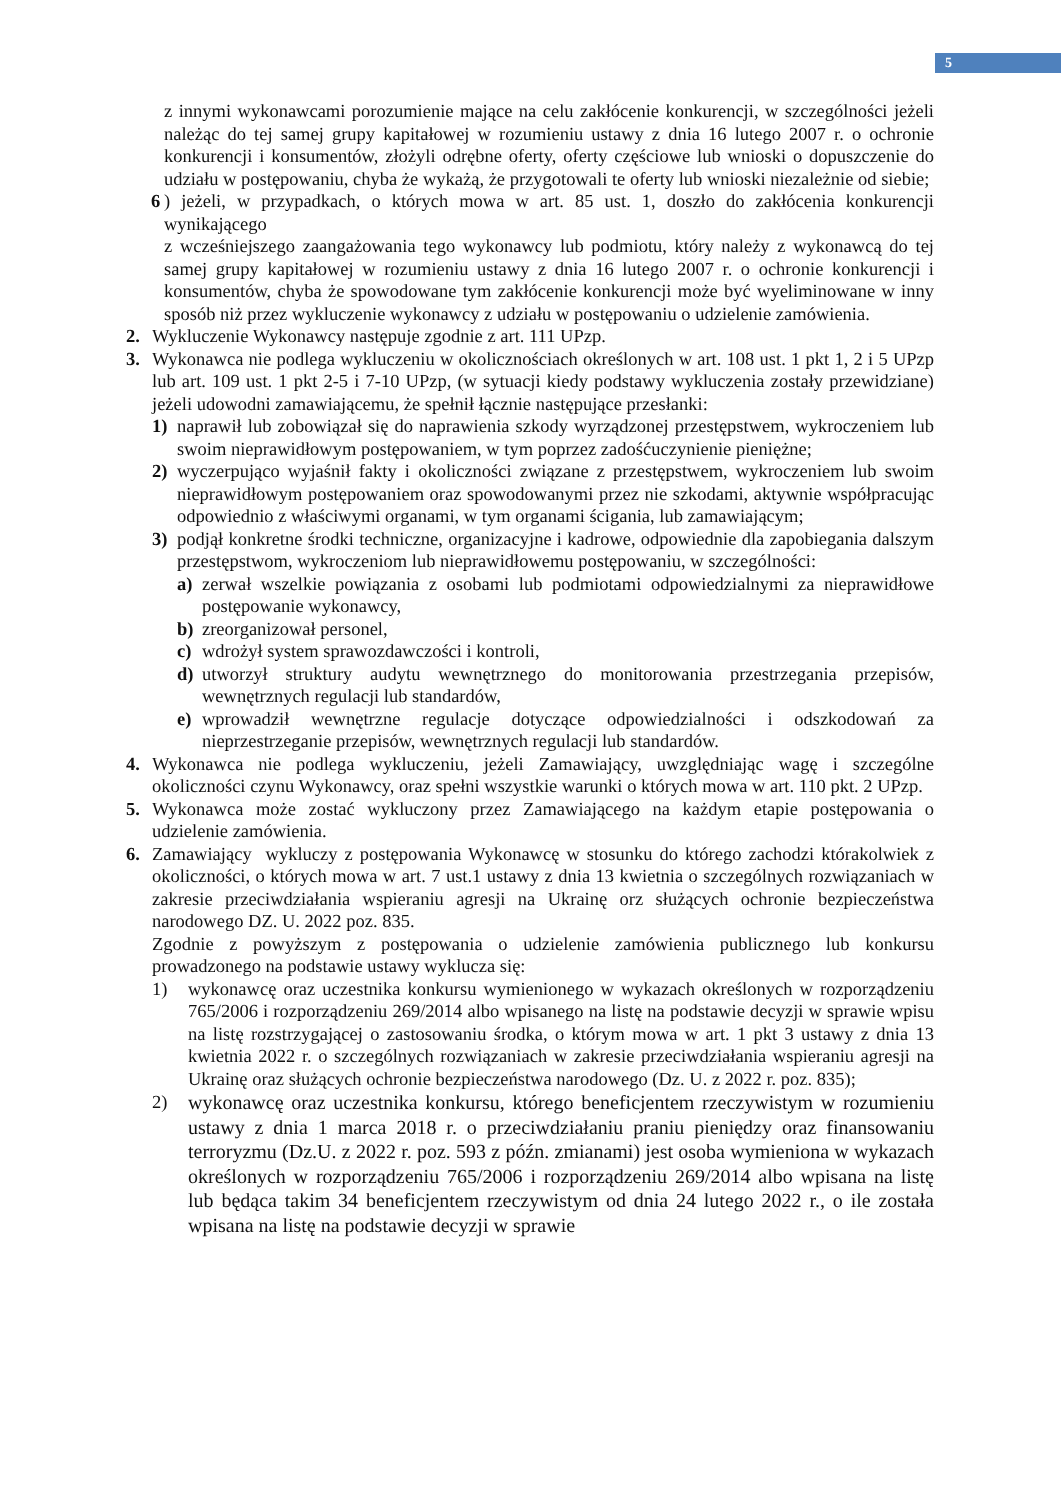5
z innymi wykonawcami porozumienie mające na celu zakłócenie konkurencji, w szczególności jeżeli należąc do tej samej grupy kapitałowej w rozumieniu ustawy z dnia 16 lutego 2007 r. o ochronie konkurencji i konsumentów, złożyli odrębne oferty, oferty częściowe lub wnioski o dopuszczenie do udziału w postępowaniu, chyba że wykażą, że przygotowali te oferty lub wnioski niezależnie od siebie;
6 ) jeżeli, w przypadkach, o których mowa w art. 85 ust. 1, doszło do zakłócenia konkurencji wynikającego
z wcześniejszego zaangażowania tego wykonawcy lub podmiotu, który należy z wykonawcą do tej samej grupy kapitałowej w rozumieniu ustawy z dnia 16 lutego 2007 r. o ochronie konkurencji i konsumentów, chyba że spowodowane tym zakłócenie konkurencji może być wyeliminowane w inny sposób niż przez wykluczenie wykonawcy z udziału w postępowaniu o udzielenie zamówienia.
2. Wykluczenie Wykonawcy następuje zgodnie z art. 111 UPzp.
3. Wykonawca nie podlega wykluczeniu w okolicznościach określonych w art. 108 ust. 1 pkt 1, 2 i 5 UPzp lub art. 109 ust. 1 pkt 2-5 i 7-10 UPzp, (w sytuacji kiedy podstawy wykluczenia zostały przewidziane) jeżeli udowodni zamawiającemu, że spełnił łącznie następujące przesłanki:
1) naprawił lub zobowiązał się do naprawienia szkody wyrządzonej przestępstwem, wykroczeniem lub swoim nieprawidłowym postępowaniem, w tym poprzez zadośćuczynienie pieniężne;
2) wyczerpująco wyjaśnił fakty i okoliczności związane z przestępstwem, wykroczeniem lub swoim nieprawidłowym postępowaniem oraz spowodowanymi przez nie szkodami, aktywnie współpracując odpowiednio z właściwymi organami, w tym organami ścigania, lub zamawiającym;
3) podjął konkretne środki techniczne, organizacyjne i kadrowe, odpowiednie dla zapobiegania dalszym przestępstwom, wykroczeniom lub nieprawidłowemu postępowaniu, w szczególności:
a) zerwał wszelkie powiązania z osobami lub podmiotami odpowiedzialnymi za nieprawidłowe postępowanie wykonawcy,
b) zreorganizował personel,
c) wdrożył system sprawozdawczości i kontroli,
d) utworzył struktury audytu wewnętrznego do monitorowania przestrzegania przepisów, wewnętrznych regulacji lub standardów,
e) wprowadził wewnętrzne regulacje dotyczące odpowiedzialności i odszkodowań za nieprzestrzeganie przepisów, wewnętrznych regulacji lub standardów.
4. Wykonawca nie podlega wykluczeniu, jeżeli Zamawiający, uwzględniając wagę i szczególne okoliczności czynu Wykonawcy, oraz spełni wszystkie warunki o których mowa w art. 110 pkt. 2 UPzp.
5. Wykonawca może zostać wykluczony przez Zamawiającego na każdym etapie postępowania o udzielenie zamówienia.
6. Zamawiający wykluczy z postępowania Wykonawcę w stosunku do którego zachodzi którakolwiek z okoliczności, o których mowa w art. 7 ust.1 ustawy z dnia 13 kwietnia o szczególnych rozwiązaniach w zakresie przeciwdziałania wspieraniu agresji na Ukrainę orz służących ochronie bezpieczeństwa narodowego DZ. U. 2022 poz. 835.
Zgodnie z powyższym z postępowania o udzielenie zamówienia publicznego lub konkursu prowadzonego na podstawie ustawy wyklucza się:
1) wykonawcę oraz uczestnika konkursu wymienionego w wykazach określonych w rozporządzeniu 765/2006 i rozporządzeniu 269/2014 albo wpisanego na listę na podstawie decyzji w sprawie wpisu na listę rozstrzygającej o zastosowaniu środka, o którym mowa w art. 1 pkt 3 ustawy z dnia 13 kwietnia 2022 r. o szczególnych rozwiązaniach w zakresie przeciwdziałania wspieraniu agresji na Ukrainę oraz służących ochronie bezpieczeństwa narodowego (Dz. U. z 2022 r. poz. 835);
2) wykonawcę oraz uczestnika konkursu, którego beneficjentem rzeczywistym w rozumieniu ustawy z dnia 1 marca 2018 r. o przeciwdziałaniu praniu pieniędzy oraz finansowaniu terroryzmu (Dz.U. z 2022 r. poz. 593 z późn. zmianami) jest osoba wymieniona w wykazach określonych w rozporządzeniu 765/2006 i rozporządzeniu 269/2014 albo wpisana na listę lub będąca takim 34 beneficjentem rzeczywistym od dnia 24 lutego 2022 r., o ile została wpisana na listę na podstawie decyzji w sprawie